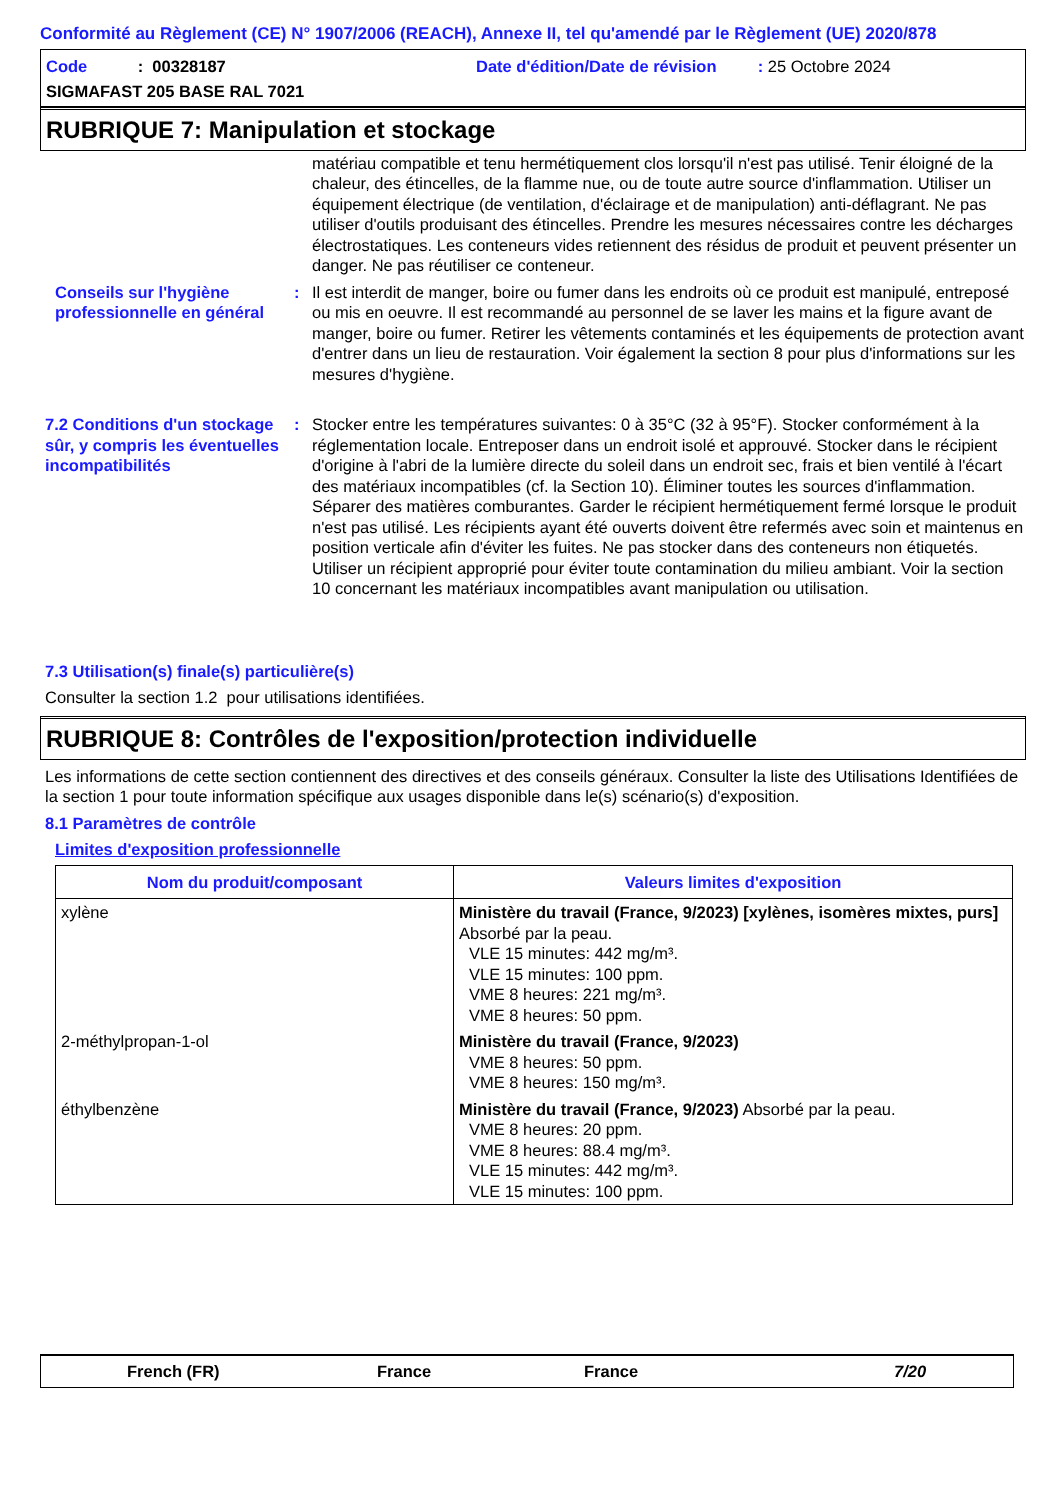Conformité au Règlement (CE) N° 1907/2006 (REACH), Annexe II, tel qu'amendé par le Règlement (UE) 2020/878
Code : 00328187
Date d'édition/Date de révision : 25 Octobre 2024
SIGMAFAST 205 BASE RAL 7021
RUBRIQUE 7: Manipulation et stockage
matériau compatible et tenu hermétiquement clos lorsqu'il n'est pas utilisé. Tenir éloigné de la chaleur, des étincelles, de la flamme nue, ou de toute autre source d'inflammation. Utiliser un équipement électrique (de ventilation, d'éclairage et de manipulation) anti-déflagrant. Ne pas utiliser d'outils produisant des étincelles. Prendre les mesures nécessaires contre les décharges électrostatiques. Les conteneurs vides retiennent des résidus de produit et peuvent présenter un danger. Ne pas réutiliser ce conteneur.
Conseils sur l'hygiène professionnelle en général
: Il est interdit de manger, boire ou fumer dans les endroits où ce produit est manipulé, entreposé ou mis en oeuvre. Il est recommandé au personnel de se laver les mains et la figure avant de manger, boire ou fumer. Retirer les vêtements contaminés et les équipements de protection avant d'entrer dans un lieu de restauration. Voir également la section 8 pour plus d'informations sur les mesures d'hygiène.
7.2 Conditions d'un stockage sûr, y compris les éventuelles incompatibilités
: Stocker entre les températures suivantes: 0 à 35°C (32 à 95°F). Stocker conformément à la réglementation locale. Entreposer dans un endroit isolé et approuvé. Stocker dans le récipient d'origine à l'abri de la lumière directe du soleil dans un endroit sec, frais et bien ventilé à l'écart des matériaux incompatibles (cf. la Section 10). Éliminer toutes les sources d'inflammation. Séparer des matières comburantes. Garder le récipient hermétiquement fermé lorsque le produit n'est pas utilisé. Les récipients ayant été ouverts doivent être refermés avec soin et maintenus en position verticale afin d'éviter les fuites. Ne pas stocker dans des conteneurs non étiquetés. Utiliser un récipient approprié pour éviter toute contamination du milieu ambiant. Voir la section 10 concernant les matériaux incompatibles avant manipulation ou utilisation.
7.3 Utilisation(s) finale(s) particulière(s)
Consulter la section 1.2 pour utilisations identifiées.
RUBRIQUE 8: Contrôles de l'exposition/protection individuelle
Les informations de cette section contiennent des directives et des conseils généraux. Consulter la liste des Utilisations Identifiées de la section 1 pour toute information spécifique aux usages disponible dans le(s) scénario(s) d'exposition.
8.1 Paramètres de contrôle
Limites d'exposition professionnelle
| Nom du produit/composant | Valeurs limites d'exposition |
| --- | --- |
| xylène | Ministère du travail (France, 9/2023) [xylènes, isomères mixtes, purs] Absorbé par la peau. VLE 15 minutes: 442 mg/m³. VLE 15 minutes: 100 ppm. VME 8 heures: 221 mg/m³. VME 8 heures: 50 ppm. |
| 2-méthylpropan-1-ol | Ministère du travail (France, 9/2023) VME 8 heures: 50 ppm. VME 8 heures: 150 mg/m³. |
| éthylbenzène | Ministère du travail (France, 9/2023) Absorbé par la peau. VME 8 heures: 20 ppm. VME 8 heures: 88.4 mg/m³. VLE 15 minutes: 442 mg/m³. VLE 15 minutes: 100 ppm. |
French (FR) France France 7/20